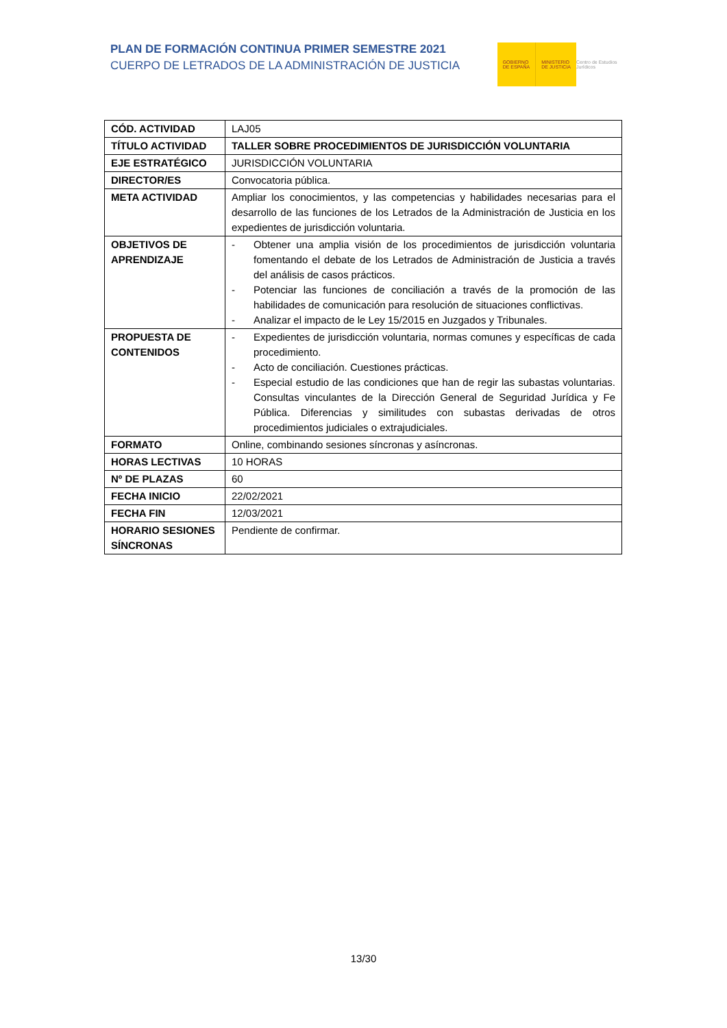PLAN DE FORMACIÓN CONTINUA PRIMER SEMESTRE 2021
CUERPO DE LETRADOS DE LA ADMINISTRACIÓN DE JUSTICIA
GOBIERNO
DE ESPAÑA
MINISTERIO
DE JUSTICIA
Centro de Estudios Jurídicos
| CÓD. ACTIVIDAD | LAJ05 |
| TÍTULO ACTIVIDAD | TALLER SOBRE PROCEDIMIENTOS DE JURISDICCIÓN VOLUNTARIA |
| EJE ESTRATÉGICO | JURISDICCIÓN VOLUNTARIA |
| DIRECTOR/ES | Convocatoria pública. |
| META ACTIVIDAD | Ampliar los conocimientos, y las competencias y habilidades necesarias para el desarrollo de las funciones de los Letrados de la Administración de Justicia en los expedientes de jurisdicción voluntaria. |
| OBJETIVOS DE APRENDIZAJE | - Obtener una amplia visión de los procedimientos de jurisdicción voluntaria fomentando el debate de los Letrados de Administración de Justicia a través del análisis de casos prácticos. - Potenciar las funciones de conciliación a través de la promoción de las habilidades de comunicación para resolución de situaciones conflictivas. - Analizar el impacto de le Ley 15/2015 en Juzgados y Tribunales. |
| PROPUESTA DE CONTENIDOS | - Expedientes de jurisdicción voluntaria, normas comunes y específicas de cada procedimiento. - Acto de conciliación. Cuestiones prácticas. - Especial estudio de las condiciones que han de regir las subastas voluntarias. Consultas vinculantes de la Dirección General de Seguridad Jurídica y Fe Pública. Diferencias y similitudes con subastas derivadas de otros procedimientos judiciales o extrajudiciales. |
| FORMATO | Online, combinando sesiones síncronas y asíncronas. |
| HORAS LECTIVAS | 10 HORAS |
| Nº DE PLAZAS | 60 |
| FECHA INICIO | 22/02/2021 |
| FECHA FIN | 12/03/2021 |
| HORARIO SESIONES SÍNCRONAS | Pendiente de confirmar. |
13/30